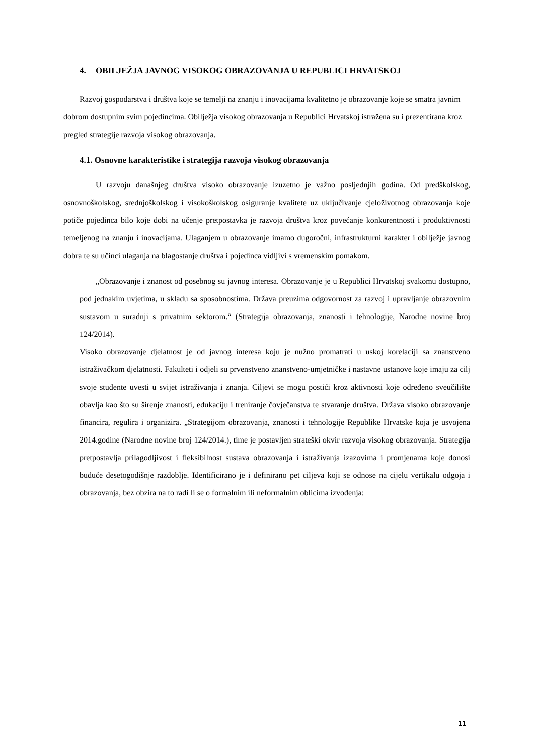4. OBILJEŽJA JAVNOG VISOKOG OBRAZOVANJA U REPUBLICI HRVATSKOJ
Razvoj gospodarstva i društva koje se temelji na znanju i inovacijama kvalitetno je obrazovanje koje se smatra javnim dobrom dostupnim svim pojedincima. Obilježja visokog obrazovanja u Republici Hrvatskoj istražena su i prezentirana kroz pregled strategije razvoja visokog obrazovanja.
4.1. Osnovne karakteristike i strategija razvoja visokog obrazovanja
U razvoju današnjeg društva visoko obrazovanje izuzetno je važno posljednjih godina. Od predškolskog, osnovnoškolskog, srednjoškolskog i visokoškolskog osiguranje kvalitete uz uključivanje cjeloživotnog obrazovanja koje potiče pojedinca bilo koje dobi na učenje pretpostavka je razvoja društva kroz povećanje konkurentnosti i produktivnosti temeljenog na znanju i inovacijama. Ulaganjem u obrazovanje imamo dugoročni, infrastrukturni karakter i obilježje javnog dobra te su učinci ulaganja na blagostanje društva i pojedinca vidljivi s vremenskim pomakom.
„Obrazovanje i znanost od posebnog su javnog interesa. Obrazovanje je u Republici Hrvatskoj svakomu dostupno, pod jednakim uvjetima, u skladu sa sposobnostima. Država preuzima odgovornost za razvoj i upravljanje obrazovnim sustavom u suradnji s privatnim sektorom.“ (Strategija obrazovanja, znanosti i tehnologije, Narodne novine broj 124/2014).
Visoko obrazovanje djelatnost je od javnog interesa koju je nužno promatrati u uskoj korelaciji sa znanstveno istraživačkom djelatnosti. Fakulteti i odjeli su prvenstveno znanstveno-umjetničke i nastavne ustanove koje imaju za cilj svoje studente uvesti u svijet istraživanja i znanja. Ciljevi se mogu postići kroz aktivnosti koje određeno sveučilište obavlja kao što su širenje znanosti, edukaciju i treniranje čovječanstva te stvaranje društva. Država visoko obrazovanje financira, regulira i organizira. „Strategijom obrazovanja, znanosti i tehnologije Republike Hrvatske koja je usvojena 2014.godine (Narodne novine broj 124/2014.), time je postavljen strateški okvir razvoja visokog obrazovanja. Strategija pretpostavlja prilagodljivost i fleksibilnost sustava obrazovanja i istraživanja izazovima i promjenama koje donosi buduće desetogodišnje razdoblje. Identificirano je i definirano pet ciljeva koji se odnose na cijelu vertikalu odgoja i obrazovanja, bez obzira na to radi li se o formalnim ili neformalnim oblicima izvođenja:
11